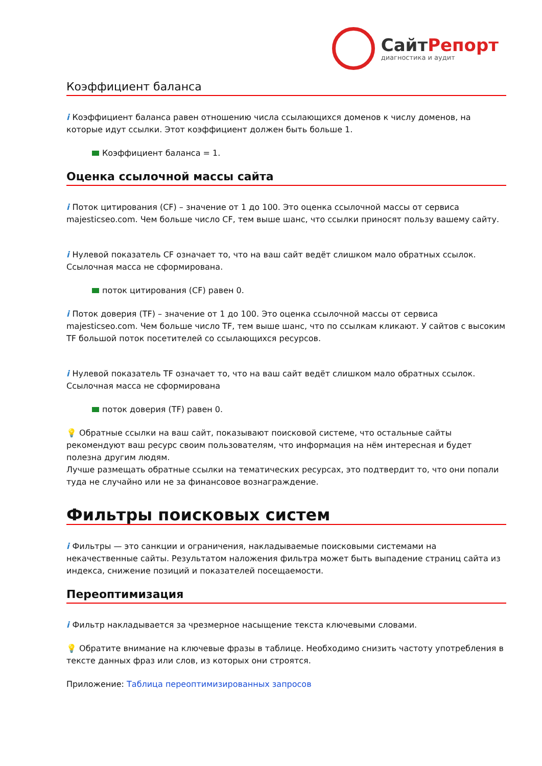СайтРепорт
диагностика и аудит
Коэффициент баланса
i Коэффициент баланса равен отношению числа ссылающихся доменов к числу доменов, на которые идут ссылки. Этот коэффициент должен быть больше 1.
Коэффициент баланса = 1.
Оценка ссылочной массы сайта
i Поток цитирования (CF) – значение от 1 до 100. Это оценка ссылочной массы от сервиса majesticseo.com. Чем больше число CF, тем выше шанс, что ссылки приносят пользу вашему сайту.
i Нулевой показатель CF означает то, что на ваш сайт ведёт слишком мало обратных ссылок. Ссылочная масса не сформирована.
поток цитирования (CF) равен 0.
i Поток доверия (TF) – значение от 1 до 100. Это оценка ссылочной массы от сервиса majesticseo.com. Чем больше число TF, тем выше шанс, что по ссылкам кликают. У сайтов с высоким TF большой поток посетителей со ссылающихся ресурсов.
i Нулевой показатель TF означает то, что на ваш сайт ведёт слишком мало обратных ссылок. Ссылочная масса не сформирована
поток доверия (TF) равен 0.
💡 Обратные ссылки на ваш сайт, показывают поисковой системе, что остальные сайты рекомендуют ваш ресурс своим пользователям, что информация на нём интересная и будет полезна другим людям.
Лучше размещать обратные ссылки на тематических ресурсах, это подтвердит то, что они попали туда не случайно или не за финансовое вознаграждение.
Фильтры поисковых систем
i Фильтры — это санкции и ограничения, накладываемые поисковыми системами на некачественные сайты. Результатом наложения фильтра может быть выпадение страниц сайта из индекса, снижение позиций и показателей посещаемости.
Переоптимизация
i Фильтр накладывается за чрезмерное насыщение текста ключевыми словами.
💡 Обратите внимание на ключевые фразы в таблице. Необходимо снизить частоту употребления в тексте данных фраз или слов, из которых они строятся.
Приложение: Таблица переоптимизированных запросов